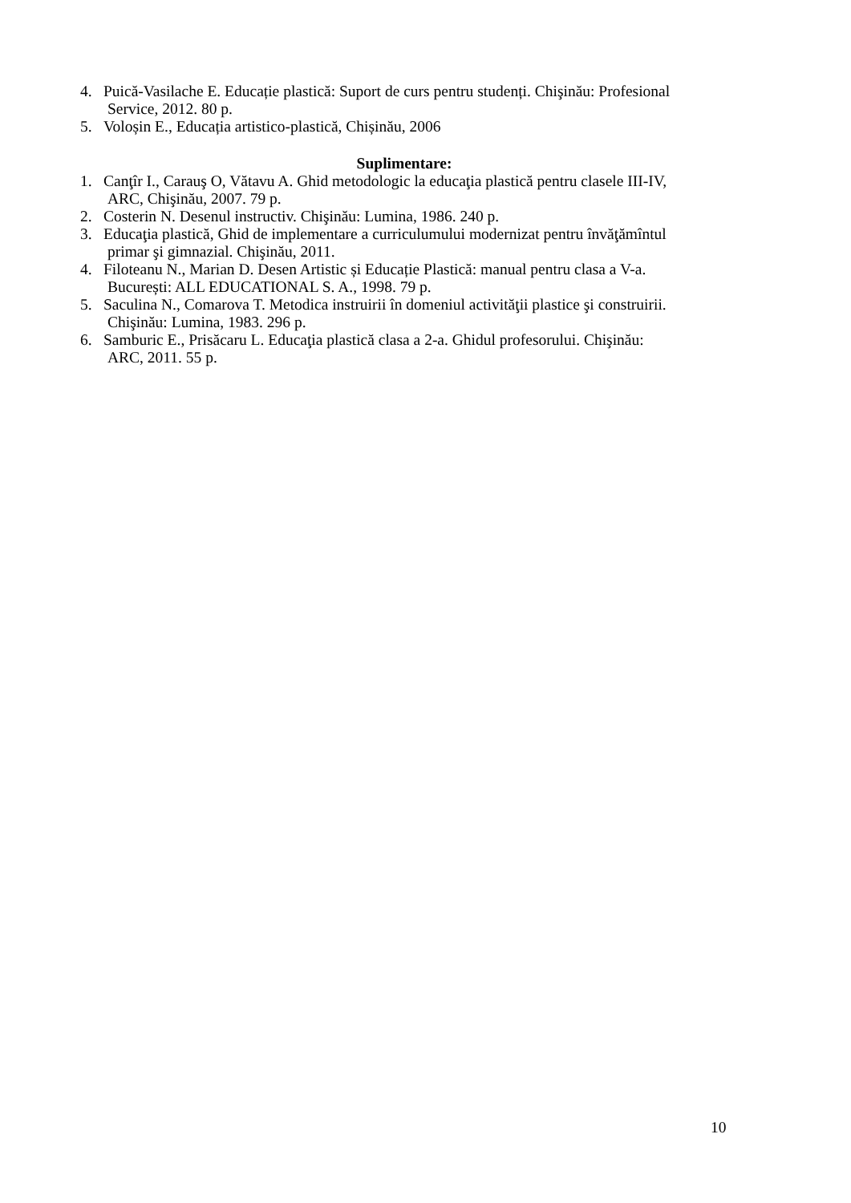4. Puică-Vasilache E. Educație plastică: Suport de curs pentru studenți. Chişinău: Profesional
Service, 2012. 80 p.
5. Voloșin E., Educația artistico-plastică, Chișinău, 2006
Suplimentare:
1. Canţîr I., Carauş O, Vătavu A. Ghid metodologic la educaţia plastică pentru clasele III-IV,
ARC, Chişinău, 2007. 79 p.
2. Costerin N. Desenul instructiv. Chişinău: Lumina, 1986. 240 p.
3. Educaţia plastică, Ghid de implementare a curriculumului modernizat pentru învăţămîntul
primar şi gimnazial. Chişinău, 2011.
4. Filoteanu N., Marian D. Desen Artistic și Educație Plastică: manual pentru clasa a V-a.
București: ALL EDUCATIONAL S. A., 1998. 79 p.
5. Saculina N., Comarova T. Metodica instruirii în domeniul activităţii plastice şi construirii.
Chişinău: Lumina, 1983. 296 p.
6. Samburic E., Prisăcaru L. Educaţia plastică clasa a 2-a. Ghidul profesorului. Chişinău:
ARC, 2011. 55 p.
10